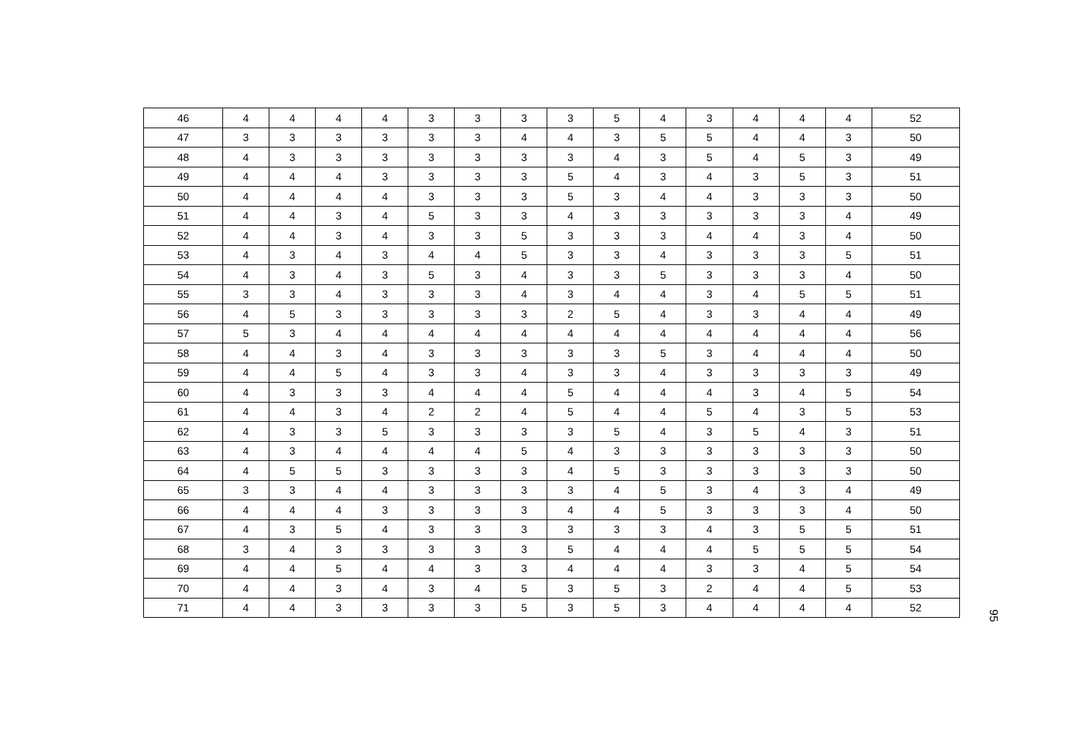| 46 | 4 | 4 | 4 | 4 | 3 | 3 | 3 | 3 | 5 | 4 | 3 | 4 | 4 | 4 | 52 |
| 47 | 3 | 3 | 3 | 3 | 3 | 3 | 4 | 4 | 3 | 5 | 5 | 4 | 4 | 3 | 50 |
| 48 | 4 | 3 | 3 | 3 | 3 | 3 | 3 | 3 | 4 | 3 | 5 | 4 | 5 | 3 | 49 |
| 49 | 4 | 4 | 4 | 3 | 3 | 3 | 3 | 5 | 4 | 3 | 4 | 3 | 5 | 3 | 51 |
| 50 | 4 | 4 | 4 | 4 | 3 | 3 | 3 | 5 | 3 | 4 | 4 | 3 | 3 | 3 | 50 |
| 51 | 4 | 4 | 3 | 4 | 5 | 3 | 3 | 4 | 3 | 3 | 3 | 3 | 3 | 4 | 49 |
| 52 | 4 | 4 | 3 | 4 | 3 | 3 | 5 | 3 | 3 | 3 | 4 | 4 | 3 | 4 | 50 |
| 53 | 4 | 3 | 4 | 3 | 4 | 4 | 5 | 3 | 3 | 4 | 3 | 3 | 3 | 5 | 51 |
| 54 | 4 | 3 | 4 | 3 | 5 | 3 | 4 | 3 | 3 | 5 | 3 | 3 | 3 | 4 | 50 |
| 55 | 3 | 3 | 4 | 3 | 3 | 3 | 4 | 3 | 4 | 4 | 3 | 4 | 5 | 5 | 51 |
| 56 | 4 | 5 | 3 | 3 | 3 | 3 | 3 | 2 | 5 | 4 | 3 | 3 | 4 | 4 | 49 |
| 57 | 5 | 3 | 4 | 4 | 4 | 4 | 4 | 4 | 4 | 4 | 4 | 4 | 4 | 4 | 56 |
| 58 | 4 | 4 | 3 | 4 | 3 | 3 | 3 | 3 | 3 | 5 | 3 | 4 | 4 | 4 | 50 |
| 59 | 4 | 4 | 5 | 4 | 3 | 3 | 4 | 3 | 3 | 4 | 3 | 3 | 3 | 3 | 49 |
| 60 | 4 | 3 | 3 | 3 | 4 | 4 | 4 | 5 | 4 | 4 | 4 | 3 | 4 | 5 | 54 |
| 61 | 4 | 4 | 3 | 4 | 2 | 2 | 4 | 5 | 4 | 4 | 5 | 4 | 3 | 5 | 53 |
| 62 | 4 | 3 | 3 | 5 | 3 | 3 | 3 | 3 | 5 | 4 | 3 | 5 | 4 | 3 | 51 |
| 63 | 4 | 3 | 4 | 4 | 4 | 4 | 5 | 4 | 3 | 3 | 3 | 3 | 3 | 3 | 50 |
| 64 | 4 | 5 | 5 | 3 | 3 | 3 | 3 | 4 | 5 | 3 | 3 | 3 | 3 | 3 | 50 |
| 65 | 3 | 3 | 4 | 4 | 3 | 3 | 3 | 3 | 4 | 5 | 3 | 4 | 3 | 4 | 49 |
| 66 | 4 | 4 | 4 | 3 | 3 | 3 | 3 | 4 | 4 | 5 | 3 | 3 | 3 | 4 | 50 |
| 67 | 4 | 3 | 5 | 4 | 3 | 3 | 3 | 3 | 3 | 3 | 4 | 3 | 5 | 5 | 51 |
| 68 | 3 | 4 | 3 | 3 | 3 | 3 | 3 | 5 | 4 | 4 | 4 | 5 | 5 | 5 | 54 |
| 69 | 4 | 4 | 5 | 4 | 4 | 3 | 3 | 4 | 4 | 4 | 3 | 3 | 4 | 5 | 54 |
| 70 | 4 | 4 | 3 | 4 | 3 | 4 | 5 | 3 | 5 | 3 | 2 | 4 | 4 | 5 | 53 |
| 71 | 4 | 4 | 3 | 3 | 3 | 3 | 5 | 3 | 5 | 3 | 4 | 4 | 4 | 4 | 52 |
95